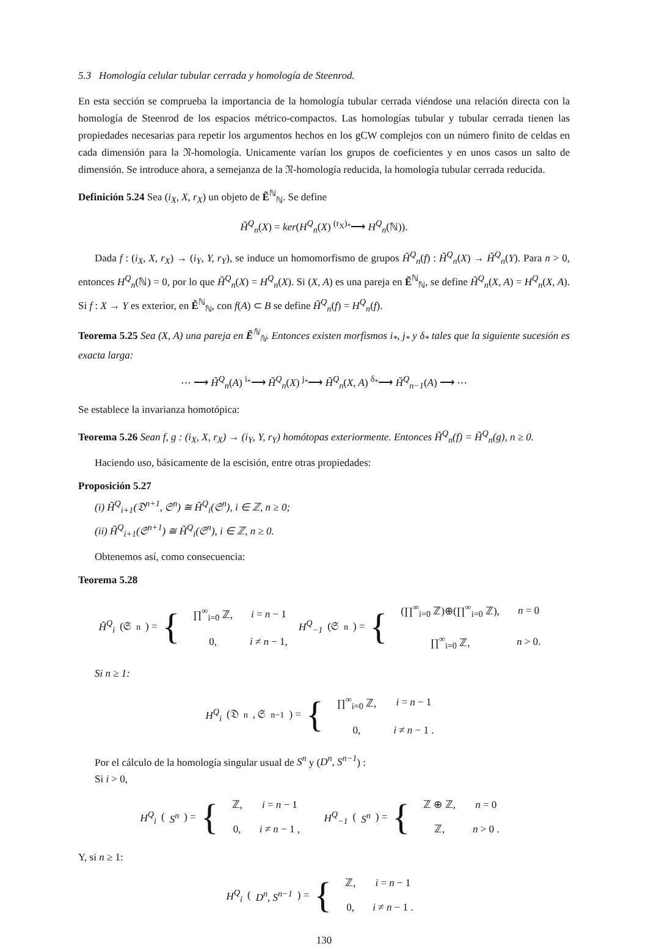5.3 Homología celular tubular cerrada y homología de Steenrod.
En esta sección se comprueba la importancia de la homología tubular cerrada viéndose una relación directa con la homología de Steenrod de los espacios métrico-compactos. Las homologías tubular y tubular cerrada tienen las propiedades necesarias para repetir los argumentos hechos en los gCW complejos con un número finito de celdas en cada dimensión para la 𝔑-homología. Unicamente varían los grupos de coeficientes y en unos casos un salto de dimensión. Se introduce ahora, a semejanza de la 𝔑-homología reducida, la homología tubular cerrada reducida.
Definición 5.24 Sea (i<sub>X</sub>, X, r<sub>X</sub>) un objeto de Ẽ<sup>ℕ</sup><sub>ℕ</sub>. Se define
H̃<sup>Q</sup><sub>n</sub>(X) = ker(H<sup>Q</sup><sub>n</sub>(X) <sup>(r<sub>X</sub>)<sub>*</sub></sup>⟶ H<sup>Q</sup><sub>n</sub>(ℕ)).
Dada f : (i<sub>X</sub>, X, r<sub>X</sub>) → (i<sub>Y</sub>, Y, r<sub>Y</sub>), se induce un homomorfismo de grupos H̃<sup>Q</sup><sub>n</sub>(f) : H̃<sup>Q</sup><sub>n</sub>(X) → H̃<sup>Q</sup><sub>n</sub>(Y). Para n > 0, entonces H<sup>Q</sup><sub>n</sub>(ℕ) = 0, por lo que H̃<sup>Q</sup><sub>n</sub>(X) = H<sup>Q</sup><sub>n</sub>(X). Si (X, A) es una pareja en Ẽ<sup>ℕ</sup><sub>ℕ</sub>, se define H̃<sup>Q</sup><sub>n</sub>(X, A) = H<sup>Q</sup><sub>n</sub>(X, A). Si f : X → Y es exterior, en Ẽ<sup>ℕ</sup><sub>ℕ</sub>, con f(A) ⊂ B se define H̃<sup>Q</sup><sub>n</sub>(f) = H<sup>Q</sup><sub>n</sub>(f).
Teorema 5.25 Sea (X, A) una pareja en Ẽ<sup>ℕ</sup><sub>ℕ</sub>. Entonces existen morfismos i<sub>*</sub>, j<sub>*</sub> y δ<sub>*</sub> tales que la siguiente sucesión es exacta larga:
⋯ ⟶ H̃<sup>Q</sup><sub>n</sub>(A) <sup>i<sub>*</sub></sup>⟶ H̃<sup>Q</sup><sub>n</sub>(X) <sup>j<sub>*</sub></sup>⟶ H̃<sup>Q</sup><sub>n</sub>(X, A) <sup>δ<sub>*</sub></sup>⟶ H̃<sup>Q</sup><sub>n−1</sub>(A) ⟶ ⋯
Se establece la invarianza homotópica:
Teorema 5.26 Sean f, g : (i<sub>X</sub>, X, r<sub>X</sub>) → (i<sub>Y</sub>, Y, r<sub>Y</sub>) homótopas exteriormente. Entonces H̃<sup>Q</sup><sub>n</sub>(f) = H̃<sup>Q</sup><sub>n</sub>(g), n ≥ 0.
Haciendo uso, básicamente de la escisión, entre otras propiedades:
Proposición 5.27
(i) H̃<sup>Q</sup><sub>i+1</sub>(𝔇<sup>n+1</sup>, 𝔖<sup>n</sup>) ≅ H̃<sup>Q</sup><sub>i</sub>(𝔖<sup>n</sup>), i ∈ ℤ, n ≥ 0;
(ii) H̃<sup>Q</sup><sub>i+1</sub>(𝔖<sup>n+1</sup>) ≅ H̃<sup>Q</sup><sub>i</sub>(𝔖<sup>n</sup>), i ∈ ℤ, n ≥ 0.
Obtenemos así, como consecuencia:
Teorema 5.28
H̃<sup>Q</sup><sub>i</sub> (𝔖<sup>n</sup>) = {
| ∏<sup>∞</sup><sub>i=0</sub> ℤ, | i = n − 1 |
| 0, | i ≠ n − 1, |
H<sup>Q</sup><sub>−1</sub> (𝔖<sup>n</sup>) = {
| (∏<sup>∞</sup><sub>i=0</sub> ℤ)⊕(∏<sup>∞</sup><sub>i=0</sub> ℤ), | n = 0 |
| ∏<sup>∞</sup><sub>i=0</sub> ℤ, | n > 0. |
Si n ≥ 1:
H<sup>Q</sup><sub>i</sub> (𝔇<sup>n</sup>, 𝔖<sup>n−1</sup>) = {
| ∏<sup>∞</sup><sub>i=0</sub> ℤ, | i = n − 1 |
| 0, | i ≠ n − 1 . |
Por el cálculo de la homología singular usual de S<sup>n</sup> y (D<sup>n</sup>, S<sup>n−1</sup>) :
Si i > 0,
H<sup>Q</sup><sub>i</sub> (S<sup>n</sup>) = {
| ℤ, | i = n − 1 |
| 0, | i ≠ n − 1 , |
H<sup>Q</sup><sub>−1</sub> (S<sup>n</sup>) = {
| ℤ ⊕ ℤ, | n = 0 |
| ℤ, | n > 0 . |
Y, si n ≥ 1:
H<sup>Q</sup><sub>i</sub> (D<sup>n</sup>, S<sup>n−1</sup>) = {
| ℤ, | i = n − 1 |
| 0, | i ≠ n − 1 . |
130